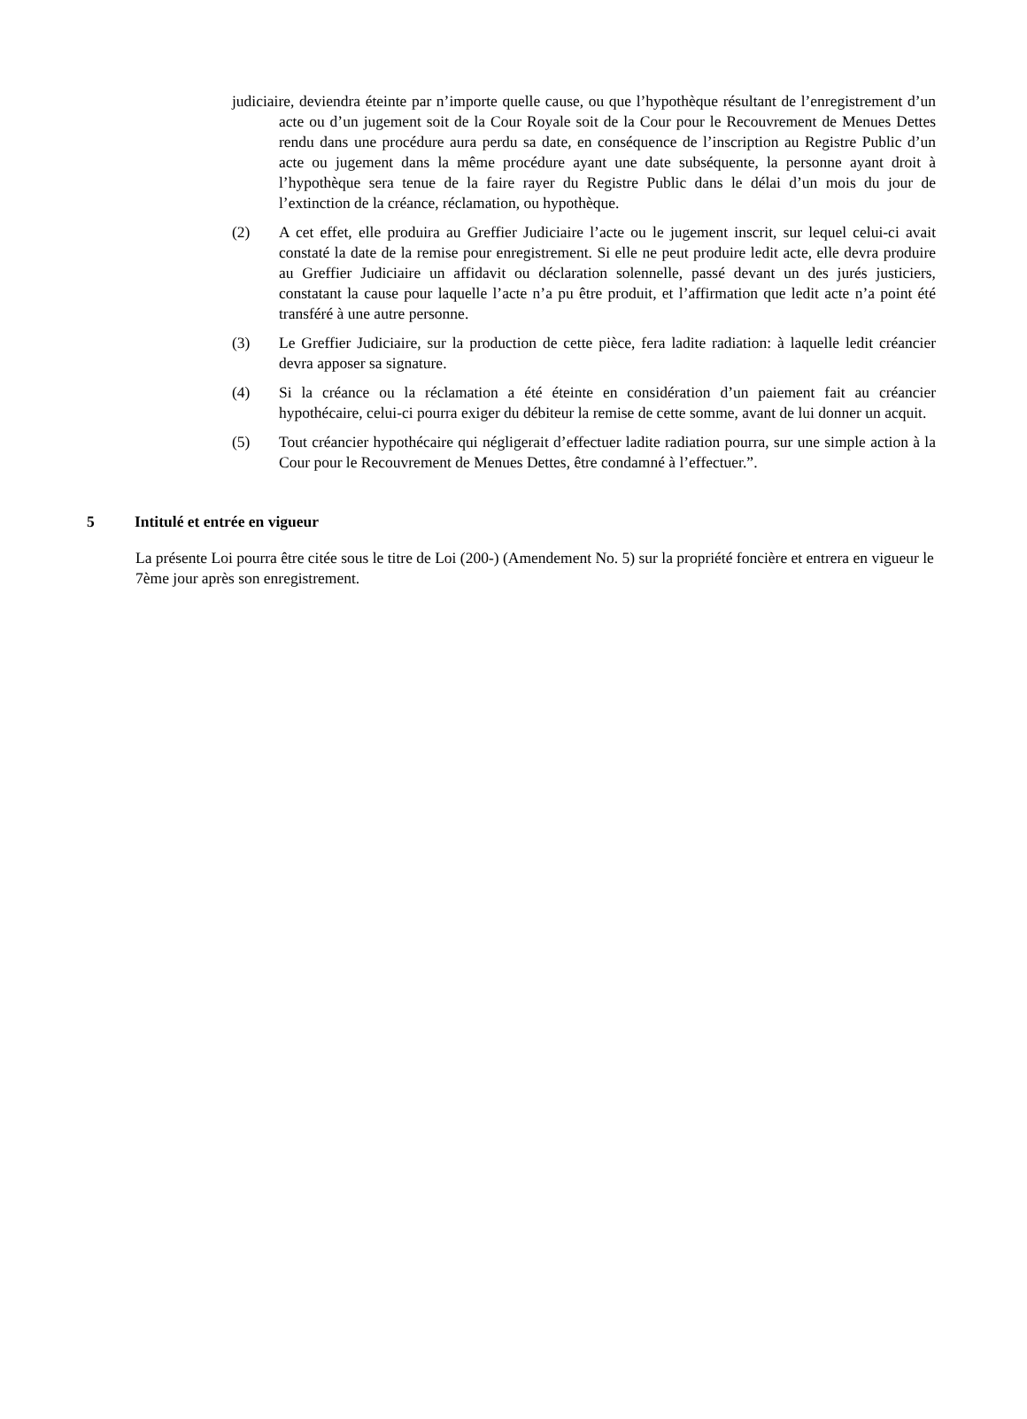judiciaire, deviendra éteinte par n’importe quelle cause, ou que l’hypothèque résultant de l’enregistrement d’un acte ou d’un jugement soit de la Cour Royale soit de la Cour pour le Recouvrement de Menues Dettes rendu dans une procédure aura perdu sa date, en conséquence de l’inscription au Registre Public d’un acte ou jugement dans la même procédure ayant une date subséquente, la personne ayant droit à l’hypothèque sera tenue de la faire rayer du Registre Public dans le délai d’un mois du jour de l’extinction de la créance, réclamation, ou hypothèque.
(2) A cet effet, elle produira au Greffier Judiciaire l’acte ou le jugement inscrit, sur lequel celui-ci avait constaté la date de la remise pour enregistrement. Si elle ne peut produire ledit acte, elle devra produire au Greffier Judiciaire un affidavit ou déclaration solennelle, passé devant un des jurés justiciers, constatant la cause pour laquelle l’acte n’a pu être produit, et l’affirmation que ledit acte n’a point été transféré à une autre personne.
(3) Le Greffier Judiciaire, sur la production de cette pièce, fera ladite radiation: à laquelle ledit créancier devra apposer sa signature.
(4) Si la créance ou la réclamation a été éteinte en considération d’un paiement fait au créancier hypothécaire, celui-ci pourra exiger du débiteur la remise de cette somme, avant de lui donner un acquit.
(5) Tout créancier hypothécaire qui négligerait d’effectuer ladite radiation pourra, sur une simple action à la Cour pour le Recouvrement de Menues Dettes, être condamné à l’effectuer.”.
5 Intitulé et entrée en vigueur
La présente Loi pourra être citée sous le titre de Loi (200-) (Amendement No. 5) sur la propriété foncière et entrera en vigueur le 7ème jour après son enregistrement.